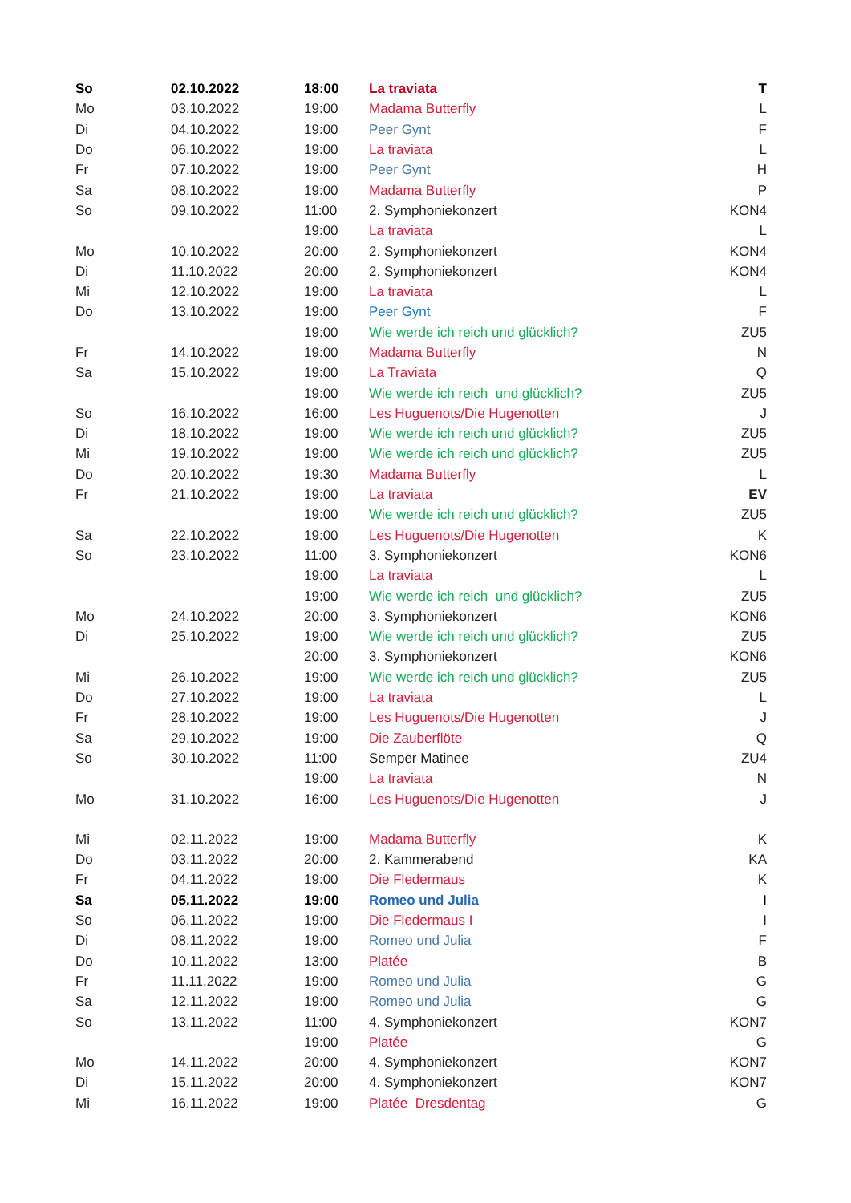| So | 02.10.2022 | 18:00 | La traviata | T |
| Mo | 03.10.2022 | 19:00 | Madama Butterfly | L |
| Di | 04.10.2022 | 19:00 | Peer Gynt | F |
| Do | 06.10.2022 | 19:00 | La traviata | L |
| Fr | 07.10.2022 | 19:00 | Peer Gynt | H |
| Sa | 08.10.2022 | 19:00 | Madama Butterfly | P |
| So | 09.10.2022 | 11:00 | 2. Symphoniekonzert | KON4 |
| | | 19:00 | La traviata | L |
| Mo | 10.10.2022 | 20:00 | 2. Symphoniekonzert | KON4 |
| Di | 11.10.2022 | 20:00 | 2. Symphoniekonzert | KON4 |
| Mi | 12.10.2022 | 19:00 | La traviata | L |
| Do | 13.10.2022 | 19:00 | Peer Gynt | F |
| | | 19:00 | Wie werde ich reich und glücklich? | ZU5 |
| Fr | 14.10.2022 | 19:00 | Madama Butterfly | N |
| Sa | 15.10.2022 | 19:00 | La Traviata | Q |
| | | 19:00 | Wie werde ich reich und glücklich? | ZU5 |
| So | 16.10.2022 | 16:00 | Les Huguenots/Die Hugenotten | J |
| Di | 18.10.2022 | 19:00 | Wie werde ich reich und glücklich? | ZU5 |
| Mi | 19.10.2022 | 19:00 | Wie werde ich reich und glücklich? | ZU5 |
| Do | 20.10.2022 | 19:30 | Madama Butterfly | L |
| Fr | 21.10.2022 | 19:00 | La traviata | EV |
| | | 19:00 | Wie werde ich reich und glücklich? | ZU5 |
| Sa | 22.10.2022 | 19:00 | Les Huguenots/Die Hugenotten | K |
| So | 23.10.2022 | 11:00 | 3. Symphoniekonzert | KON6 |
| | | 19:00 | La traviata | L |
| | | 19:00 | Wie werde ich reich und glücklich? | ZU5 |
| Mo | 24.10.2022 | 20:00 | 3. Symphoniekonzert | KON6 |
| Di | 25.10.2022 | 19:00 | Wie werde ich reich und glücklich? | ZU5 |
| | | 20:00 | 3. Symphoniekonzert | KON6 |
| Mi | 26.10.2022 | 19:00 | Wie werde ich reich und glücklich? | ZU5 |
| Do | 27.10.2022 | 19:00 | La traviata | L |
| Fr | 28.10.2022 | 19:00 | Les Huguenots/Die Hugenotten | J |
| Sa | 29.10.2022 | 19:00 | Die Zauberflöte | Q |
| So | 30.10.2022 | 11:00 | Semper Matinee | ZU4 |
| | | 19:00 | La traviata | N |
| Mo | 31.10.2022 | 16:00 | Les Huguenots/Die Hugenotten | J |
| Mi | 02.11.2022 | 19:00 | Madama Butterfly | K |
| Do | 03.11.2022 | 20:00 | 2. Kammerabend | KA |
| Fr | 04.11.2022 | 19:00 | Die Fledermaus | K |
| Sa | 05.11.2022 | 19:00 | Romeo und Julia | I |
| So | 06.11.2022 | 19:00 | Die Fledermaus I | I |
| Di | 08.11.2022 | 19:00 | Romeo und Julia | F |
| Do | 10.11.2022 | 13:00 | Platée | B |
| Fr | 11.11.2022 | 19:00 | Romeo und Julia | G |
| Sa | 12.11.2022 | 19:00 | Romeo und Julia | G |
| So | 13.11.2022 | 11:00 | 4. Symphoniekonzert | KON7 |
| | | 19:00 | Platée | G |
| Mo | 14.11.2022 | 20:00 | 4. Symphoniekonzert | KON7 |
| Di | 15.11.2022 | 20:00 | 4. Symphoniekonzert | KON7 |
| Mi | 16.11.2022 | 19:00 | Platée Dresdentag | G |